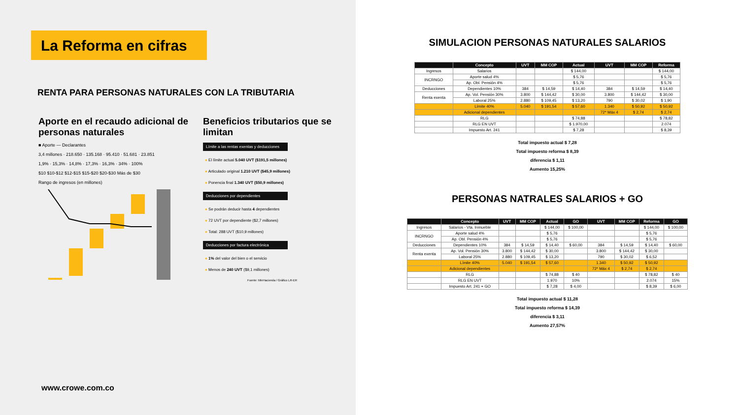La Reforma en cifras
RENTA PARA PERSONAS NATURALES CON LA TRIBUTARIA
Aporte en el recaudo adicional de personas naturales
■ Aporte — Declarantes
3,4 millones · 218.650 · 135.168 · 95.410 · 51.681 · 23.851
1,9% · 15,3% · 14,8% · 17,3% · 16,3% · 34% · 100%
$10 $10-$12 $12-$15 $15-$20 $20-$30 Más de $30
Rango de ingresos (en millones)
Beneficios tributarios que se limitan
Límite a las rentas exentas y deducciones
● El límite actual 5.040 UVT ($191,5 millones)
● Articulado original 1.210 UVT ($45,9 millones)
● Ponencia final 1.340 UVT ($50,9 millones)
Deducciones por dependientes
● Se podrán deducir hasta 4 dependientes
● 72 UVT por dependiente ($2,7 millones)
● Total: 288 UVT ($10,9 millones)
Deducciones por factura electrónica
● 1% del valor del bien o el servicio
● Menos de 240 UVT ($9,1 millones)
Fuente: MinHacienda / Gráfico LR-ER
www.crowe.com.co
SIMULACION PERSONAS NATURALES SALARIOS
| | Concepto | UVT | MM COP | Actual | UVT | MM COP | Reforma |
| --- | --- | --- | --- | --- | --- | --- | --- |
| Ingresos | Salarios | | | $ 144,00 | | | $ 144,00 |
| INCRNGO | Aporte salud 4% | | | $ 5,76 | | | $ 5,76 |
| | Ap. Obl. Pensión 4% | | | $ 5,76 | | | $ 5,76 |
| Deducciones | Dependientes 10% | 384 | $ 14,59 | $ 14,40 | 384 | $ 14,59 | $ 14,40 |
| Renta exenta | Ap. Vol. Pensión 30% | 3.800 | $ 144,42 | $ 30,00 | 3.800 | $ 144,42 | $ 30,00 |
| | Laboral 25% | 2.880 | $ 109,45 | $ 13,20 | 790 | $ 30,02 | $ 1,90 |
| | Límite 40% | 5.040 | $ 191,54 | $ 57,60 | 1.340 | $ 50,92 | $ 50,92 |
| | Adicional dependientes | | | | 72* Máx 4 | $ 2,74 | $ 2,74 |
| | RLG | | | $ 74,88 | | | $ 78,82 |
| | RLG EN UVT | | | $ 1.970,00 | | | 2.074 |
| | Impuesto Art. 241 | | | $ 7,28 | | | $ 8,39 |
Total impuesto actual $ 7,28
Total impuesto reforma $ 8,39
diferencia $ 1,11
Aumento 15,25%
PERSONAS NATRALES SALARIOS + GO
| | Concepto | UVT | MM COP | Actual | GO | UVT | MM COP | Reforma | GO |
| --- | --- | --- | --- | --- | --- | --- | --- | --- | --- |
| Ingresos | Salarios - Vta. Inmueble | | | $ 144,00 | $ 100,00 | | | $ 144,00 | $ 100,00 |
| INCRNGO | Aporte salud 4% | | | $ 5,76 | | | | $ 5,76 | |
| | Ap. Obl. Pensión 4% | | | $ 5,76 | | | | $ 5,76 | |
| Deducciones | Dependientes 10% | 384 | $ 14,59 | $ 14,40 | $ 60,00 | 384 | $ 14,59 | $ 14,40 | $ 60,00 |
| Renta exenta | Ap. Vol. Pensión 30% | 3.800 | $ 144,42 | $ 30,00 | | 3.800 | $ 144,42 | $ 30,00 | |
| | Laboral 25% | 2.880 | $ 109,45 | $ 13,20 | | 790 | $ 30,02 | $ 6,52 | |
| | Límite 40% | 5.040 | $ 191,54 | $ 57,60 | | 1.340 | $ 50,92 | $ 50,92 | |
| | Adicional dependientes | | | | | 72* Máx 4 | $ 2,74 | $ 2,74 | |
| | RLG | | | $ 74,88 | $ 40 | | | $ 78,82 | $ 40 |
| | RLG EN UVT | | | 1.970 | 10% | | | 2.074 | 15% |
| | Impuesto Art. 241 + GO | | | $ 7,28 | $ 4,00 | | | $ 8,39 | $ 6,00 |
Total impuesto actual $ 11,28
Total impuesto reforma $ 14,39
diferencia $ 3,11
Aumento 27,57%